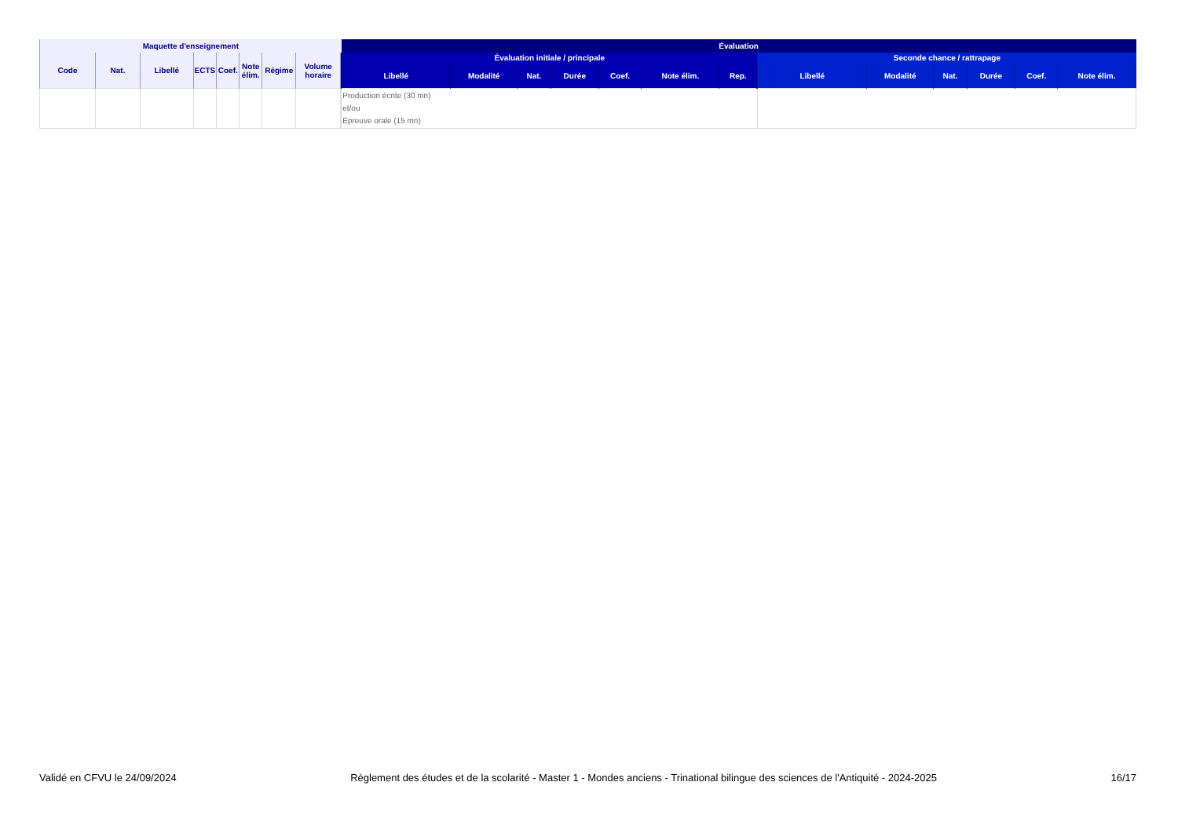| Maquette d'enseignement | | | | | | | | | Évaluation | | | | | | | | | | | | | | |
| --- | --- | --- | --- | --- | --- | --- | --- | --- | --- | --- | --- | --- | --- | --- | --- | --- | --- | --- | --- | --- | --- | --- | --- |
| Code | Nat. | Libellé | ECTS | Coef. | Note élim. | Régime | Volume horaire | | Évaluation initiale / principale | | | | | | | | Seconde chance / rattrapage | | | | | | |
| | | | | | | | | | Libellé | Modalité | Nat. | Durée | Coef. | Note élim. | Rep. | | Libellé | Modalité | Nat. | Durée | Coef. | Note élim. | |
| | | | | | | | | | Production écrite (30 mn) et/ou Epreuve orale (15 mn) | | | | | | | | | | | | | | |
Validé en CFVU le 24/09/2024 Règlement des études et de la scolarité - Master 1 - Mondes anciens - Trinational bilingue des sciences de l'Antiquité - 2024-2025 16/17